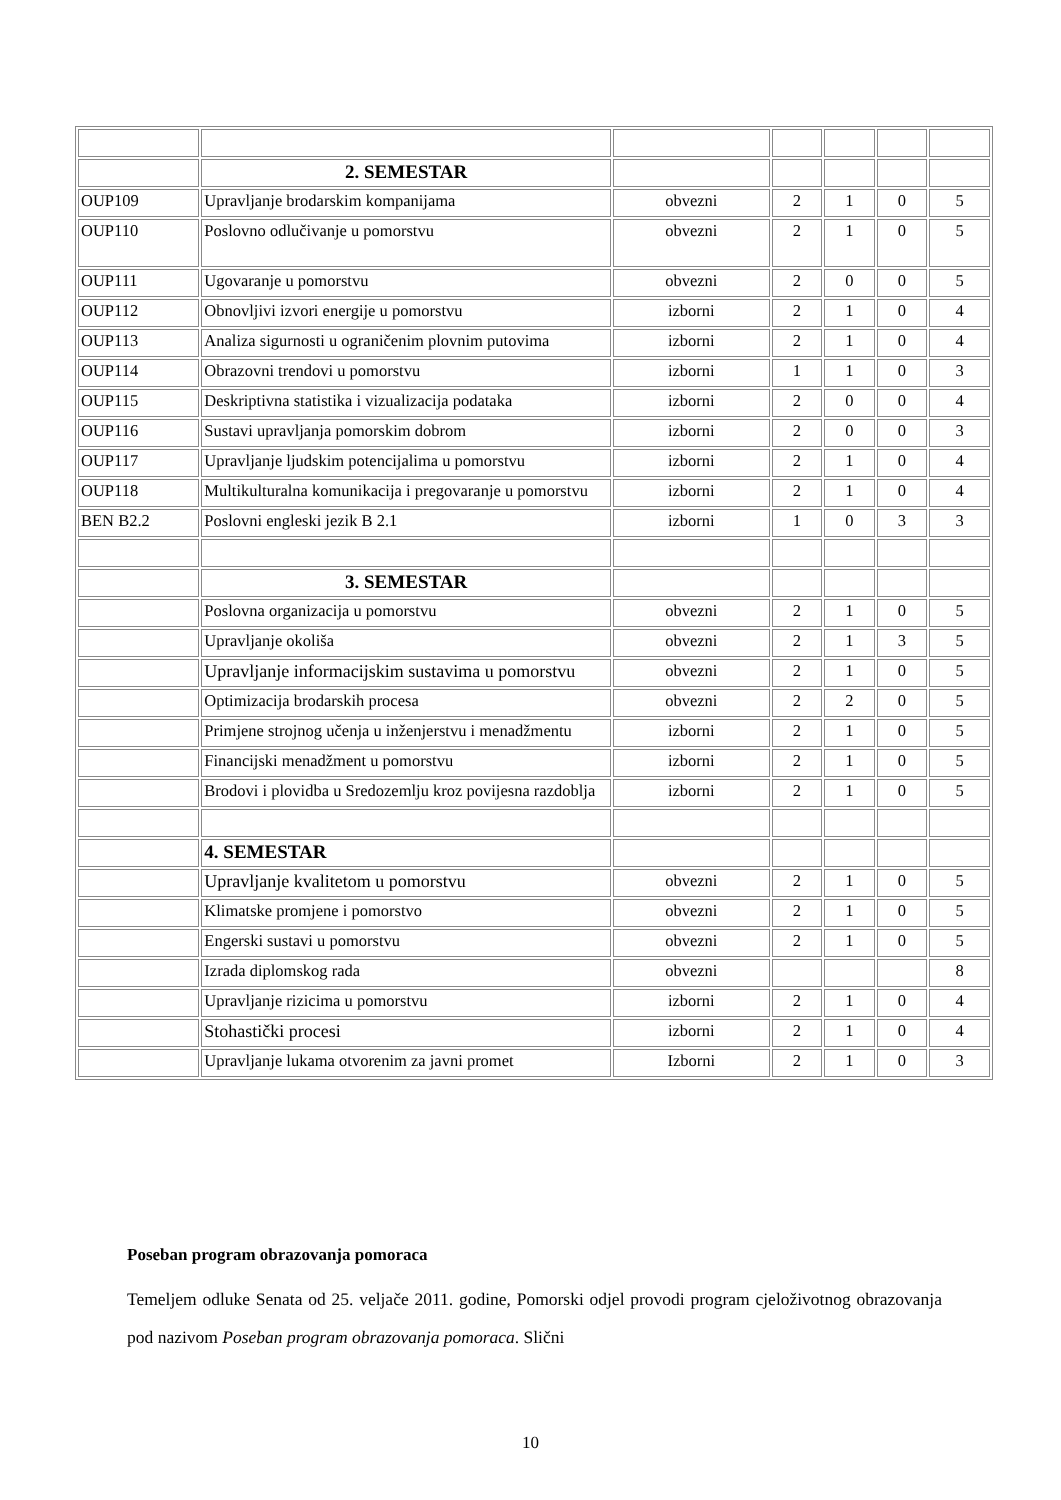| | 2. SEMESTAR | | | | | |
| OUP109 | Upravljanje brodarskim kompanijama | obvezni | 2 | 1 | 0 | 5 |
| OUP110 | Poslovno odlučivanje u pomorstvu | obvezni | 2 | 1 | 0 | 5 |
| OUP111 | Ugovaranje u pomorstvu | obvezni | 2 | 0 | 0 | 5 |
| OUP112 | Obnovljivi izvori energije u pomorstvu | izborni | 2 | 1 | 0 | 4 |
| OUP113 | Analiza sigurnosti u ograničenim plovnim putovima | izborni | 2 | 1 | 0 | 4 |
| OUP114 | Obrazovni trendovi u pomorstvu | izborni | 1 | 1 | 0 | 3 |
| OUP115 | Deskriptivna statistika i vizualizacija podataka | izborni | 2 | 0 | 0 | 4 |
| OUP116 | Sustavi upravljanja pomorskim dobrom | izborni | 2 | 0 | 0 | 3 |
| OUP117 | Upravljanje ljudskim potencijalima u pomorstvu | izborni | 2 | 1 | 0 | 4 |
| OUP118 | Multikulturalna komunikacija i pregovaranje u pomorstvu | izborni | 2 | 1 | 0 | 4 |
| BEN B2.2 | Poslovni engleski jezik B 2.1 | izborni | 1 | 0 | 3 | 3 |
| | 3. SEMESTAR | | | | | |
| | Poslovna organizacija u pomorstvu | obvezni | 2 | 1 | 0 | 5 |
| | Upravljanje okoliša | obvezni | 2 | 1 | 3 | 5 |
| | Upravljanje informacijskim sustavima u pomorstvu | obvezni | 2 | 1 | 0 | 5 |
| | Optimizacija brodarskih procesa | obvezni | 2 | 2 | 0 | 5 |
| | Primjene strojnog učenja u inženjerstvu i menadžmentu | izborni | 2 | 1 | 0 | 5 |
| | Financijski menadžment u pomorstvu | izborni | 2 | 1 | 0 | 5 |
| | Brodovi i plovidba u Sredozemlju kroz povijesna razdoblja | izborni | 2 | 1 | 0 | 5 |
| | 4. SEMESTAR | | | | | |
| | Upravljanje kvalitetom u pomorstvu | obvezni | 2 | 1 | 0 | 5 |
| | Klimatske promjene i pomorstvo | obvezni | 2 | 1 | 0 | 5 |
| | Engerski sustavi u pomorstvu | obvezni | 2 | 1 | 0 | 5 |
| | Izrada diplomskog rada | obvezni | | | | 8 |
| | Upravljanje rizicima u pomorstvu | izborni | 2 | 1 | 0 | 4 |
| | Stohastički procesi | izborni | 2 | 1 | 0 | 4 |
| | Upravljanje lukama otvorenim za javni promet | Izborni | 2 | 1 | 0 | 3 |
Poseban program obrazovanja pomoraca
Temeljem odluke Senata od 25. veljače 2011. godine, Pomorski odjel provodi program cjeloživotnog obrazovanja pod nazivom Poseban program obrazovanja pomoraca. Slični
10